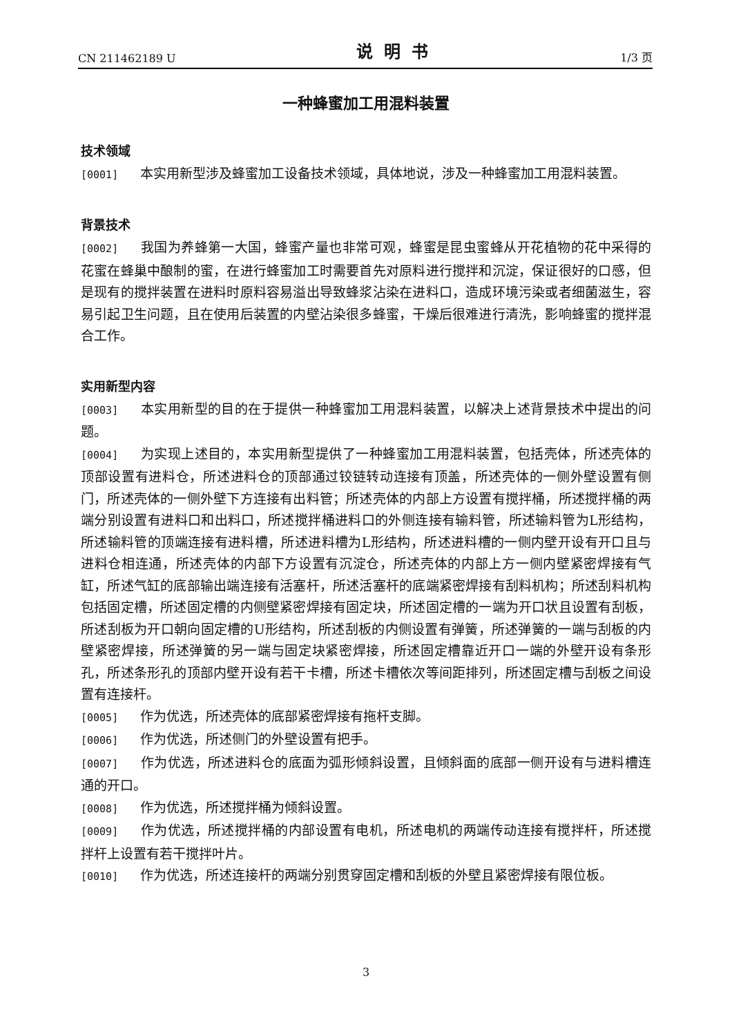CN 211462189 U 说明书 1/3 页
一种蜂蜜加工用混料装置
技术领域
[0001] 本实用新型涉及蜂蜜加工设备技术领域，具体地说，涉及一种蜂蜜加工用混料装置。
背景技术
[0002] 我国为养蜂第一大国，蜂蜜产量也非常可观，蜂蜜是昆虫蜜蜂从开花植物的花中采得的花蜜在蜂巢中酿制的蜜，在进行蜂蜜加工时需要首先对原料进行搅拌和沉淀，保证很好的口感，但是现有的搅拌装置在进料时原料容易溢出导致蜂浆沾染在进料口，造成环境污染或者细菌滋生，容易引起卫生问题，且在使用后装置的内壁沾染很多蜂蜜，干燥后很难进行清洗，影响蜂蜜的搅拌混合工作。
实用新型内容
[0003] 本实用新型的目的在于提供一种蜂蜜加工用混料装置，以解决上述背景技术中提出的问题。
[0004] 为实现上述目的，本实用新型提供了一种蜂蜜加工用混料装置，包括壳体，所述壳体的顶部设置有进料仓，所述进料仓的顶部通过铰链转动连接有顶盖，所述壳体的一侧外壁设置有侧门，所述壳体的一侧外壁下方连接有出料管；所述壳体的内部上方设置有搅拌桶，所述搅拌桶的两端分别设置有进料口和出料口，所述搅拌桶进料口的外侧连接有输料管，所述输料管为L形结构，所述输料管的顶端连接有进料槽，所述进料槽为L形结构，所述进料槽的一侧内壁开设有开口且与进料仓相连通，所述壳体的内部下方设置有沉淀仓，所述壳体的内部上方一侧内壁紧密焊接有气缸，所述气缸的底部输出端连接有活塞杆，所述活塞杆的底端紧密焊接有刮料机构；所述刮料机构包括固定槽，所述固定槽的内侧壁紧密焊接有固定块，所述固定槽的一端为开口状且设置有刮板，所述刮板为开口朝向固定槽的U形结构，所述刮板的内侧设置有弹簧，所述弹簧的一端与刮板的内壁紧密焊接，所述弹簧的另一端与固定块紧密焊接，所述固定槽靠近开口一端的外壁开设有条形孔，所述条形孔的顶部内壁开设有若干卡槽，所述卡槽依次等间距排列，所述固定槽与刮板之间设置有连接杆。
[0005] 作为优选，所述壳体的底部紧密焊接有拖杆支脚。
[0006] 作为优选，所述侧门的外壁设置有把手。
[0007] 作为优选，所述进料仓的底面为弧形倾斜设置，且倾斜面的底部一侧开设有与进料槽连通的开口。
[0008] 作为优选，所述搅拌桶为倾斜设置。
[0009] 作为优选，所述搅拌桶的内部设置有电机，所述电机的两端传动连接有搅拌杆，所述搅拌杆上设置有若干搅拌叶片。
[0010] 作为优选，所述连接杆的两端分别贯穿固定槽和刮板的外壁且紧密焊接有限位板。
3